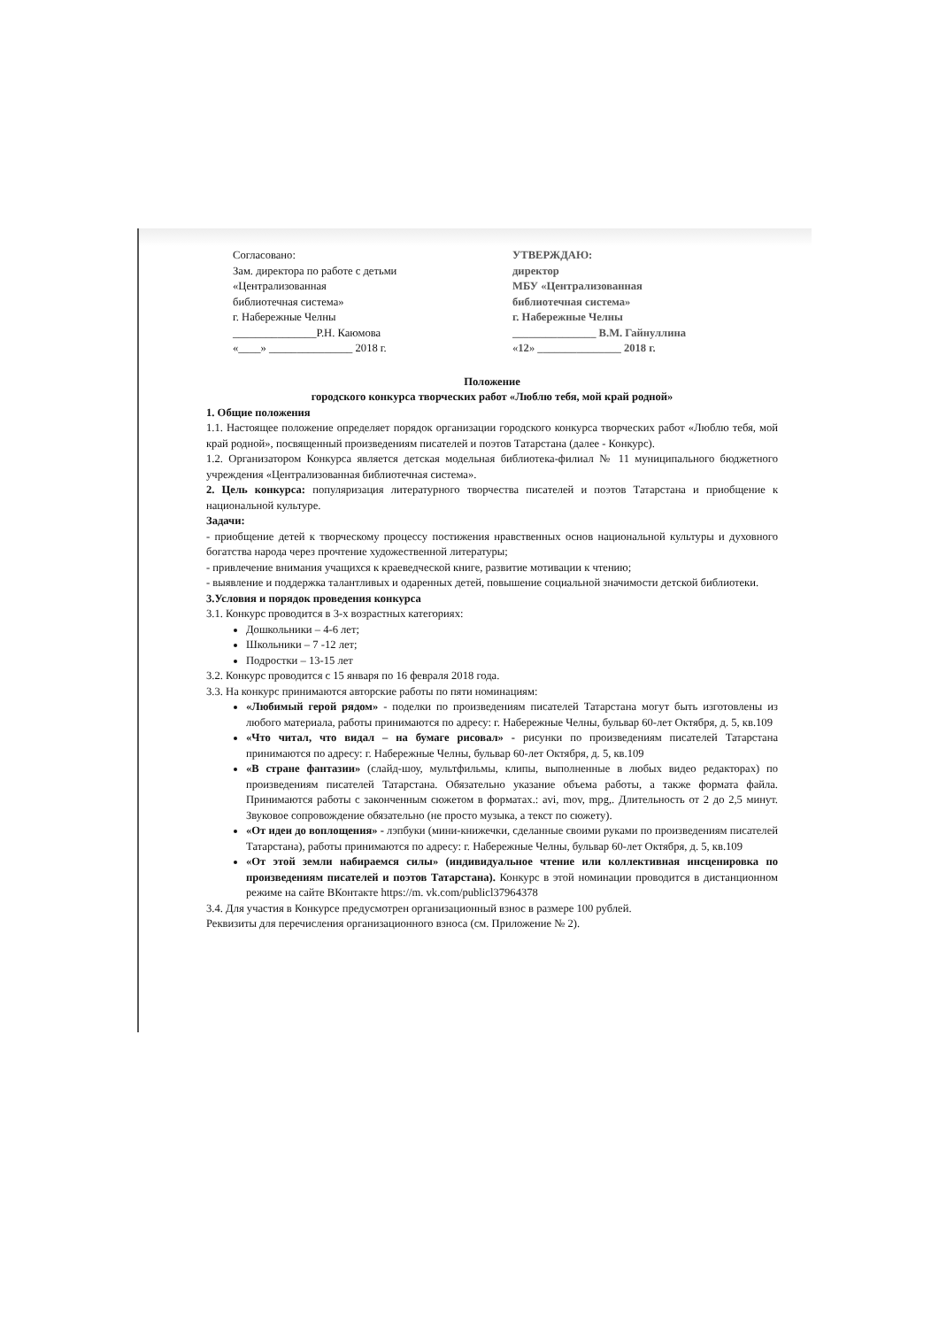Согласовано:
Зам. директора по работе с детьми
«Централизованная
библиотечная система»
г. Набережные Челны
_______________Р.Н. Каюмова
«____» _______________ 2018 г.
УТВЕРЖДАЮ:
директор
МБУ «Централизованная
библиотечная система»
г. Набережные Челны
_______________ В.М. Гайнуллина
«12» _______________ 2018 г.
Положение
городского конкурса творческих работ «Люблю тебя, мой край родной»
1. Общие положения
1.1. Настоящее положение определяет порядок организации городского конкурса творческих работ «Люблю тебя, мой край родной», посвященный произведениям писателей и поэтов Татарстана (далее - Конкурс).
1.2. Организатором Конкурса является детская модельная библиотека-филиал № 11 муниципального бюджетного учреждения «Централизованная библиотечная система».
2. Цель конкурса: популяризация литературного творчества писателей и поэтов Татарстана и приобщение к национальной культуре.
Задачи:
- приобщение детей к творческому процессу постижения нравственных основ национальной культуры и духовного богатства народа через прочтение художественной литературы;
- привлечение внимания учащихся к краеведческой книге, развитие мотивации к чтению;
- выявление и поддержка талантливых и одаренных детей, повышение социальной значимости детской библиотеки.
3.Условия и порядок проведения конкурса
3.1. Конкурс проводится в 3-х возрастных категориях:
Дошкольники – 4-6 лет;
Школьники – 7 -12 лет;
Подростки – 13-15 лет
3.2. Конкурс проводится с 15 января по 16 февраля 2018 года.
3.3. На конкурс принимаются авторские работы по пяти номинациям:
«Любимый герой рядом» - поделки по произведениям писателей Татарстана могут быть изготовлены из любого материала, работы принимаются по адресу: г. Набережные Челны, бульвар 60-лет Октября, д. 5, кв.109
«Что читал, что видал – на бумаге рисовал» - рисунки по произведениям писателей Татарстана принимаются по адресу: г. Набережные Челны, бульвар 60-лет Октября, д. 5, кв.109
«В стране фантазии» (слайд-шоу, мультфильмы, клипы, выполненные в любых видео редакторах) по произведениям писателей Татарстана. Обязательно указание объема работы, а также формата файла. Принимаются работы с законченным сюжетом в форматах.: avi, mov, mpg,. Длительность от 2 до 2,5 минут. Звуковое сопровождение обязательно (не просто музыка, а текст по сюжету).
«От идеи до воплощения» - лэпбуки (мини-книжечки, сделанные своими руками по произведениям писателей Татарстана), работы принимаются по адресу: г. Набережные Челны, бульвар 60-лет Октября, д. 5, кв.109
«От этой земли набираемся силы» (индивидуальное чтение или коллективная инсценировка по произведениям писателей и поэтов Татарстана). Конкурс в этой номинации проводится в дистанционном режиме на сайте ВКонтакте https://m. vk.com/publicl37964378
3.4. Для участия в Конкурсе предусмотрен организационный взнос в размере 100 рублей.
Реквизиты для перечисления организационного взноса (см. Приложение № 2).